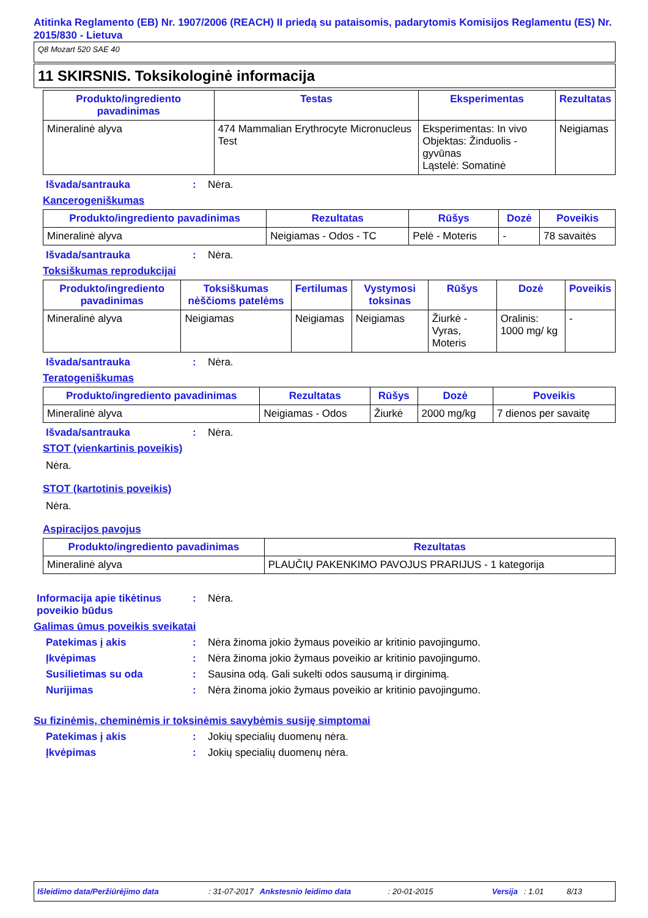Atitinka Reglamento (EB) Nr. 1907/2006 (REACH) II priedą su pataisomis, padarytomis Komisijos Reglamentu (ES) Nr. 2015/830 - Lietuva
Q8 Mozart 520 SAE 40
11 SKIRSNIS. Toksikologinė informacija
| Produkto/ingrediento pavadinimas | Testas | Eksperimentas | Rezultatas |
| --- | --- | --- | --- |
| Mineralinė alyva | 474 Mammalian Erythrocyte Micronucleus Test | Eksperimentas: In vivo Objektas: Žinduolis - gyvūnas Ląstelė: Somatinė | Neigiamas |
Išvada/santrauka: Nėra.
Kancerogeniškumas
| Produkto/ingrediento pavadinimas | Rezultatas | Rūšys | Dozė | Poveikis |
| --- | --- | --- | --- | --- |
| Mineralinė alyva | Neigiamas - Odos - TC | Pelė - Moteris | - | 78 savaitės |
Išvada/santrauka: Nėra.
Toksiškumas reprodukcijai
| Produkto/ingrediento pavadinimas | Toksiškumas nėščioms patelėms | Fertilumas | Vystymosi toksinas | Rūšys | Dozė | Poveikis |
| --- | --- | --- | --- | --- | --- | --- |
| Mineralinė alyva | Neigiamas | Neigiamas | Neigiamas | Žiurkė - Vyras, Moteris | Oralinis: 1000 mg/ kg | - |
Išvada/santrauka: Nėra.
Teratogeniškumas
| Produkto/ingrediento pavadinimas | Rezultatas | Rūšys | Dozė | Poveikis |
| --- | --- | --- | --- | --- |
| Mineralinė alyva | Neigiamas - Odos | Žiurkė | 2000 mg/kg | 7 dienos per savaitę |
Išvada/santrauka: Nėra.
STOT (vienkartinis poveikis)
Nėra.
STOT (kartotinis poveikis)
Nėra.
Aspiracijos pavojus
| Produkto/ingrediento pavadinimas | Rezultatas |
| --- | --- |
| Mineralinė alyva | PLAUČIŲ PAKENKIMO PAVOJUS PRARIJUS - 1 kategorija |
Informacija apie tikėtinus poveikio būdus: Nėra.
Galimas ūmus poveikis sveikatai
Patekimas į akis: Nėra žinoma jokio žymaus poveikio ar kritinio pavojingumo.
Įkvėpimas: Nėra žinoma jokio žymaus poveikio ar kritinio pavojingumo.
Susilietimas su oda: Sausina odą. Gali sukelti odos sausumą ir dirginimą.
Nurijimas: Nėra žinoma jokio žymaus poveikio ar kritinio pavojingumo.
Su fizinėmis, cheminėmis ir toksinėmis savybėmis susiję simptomai
Patekimas į akis: Jokių specialių duomenų nėra.
Įkvėpimas: Jokių specialių duomenų nėra.
Išleidimo data/Peržiūrėjimo data: 31-07-2017 Ankstesnio leidimo data: 20-01-2015 Versija: 1.01 8/13